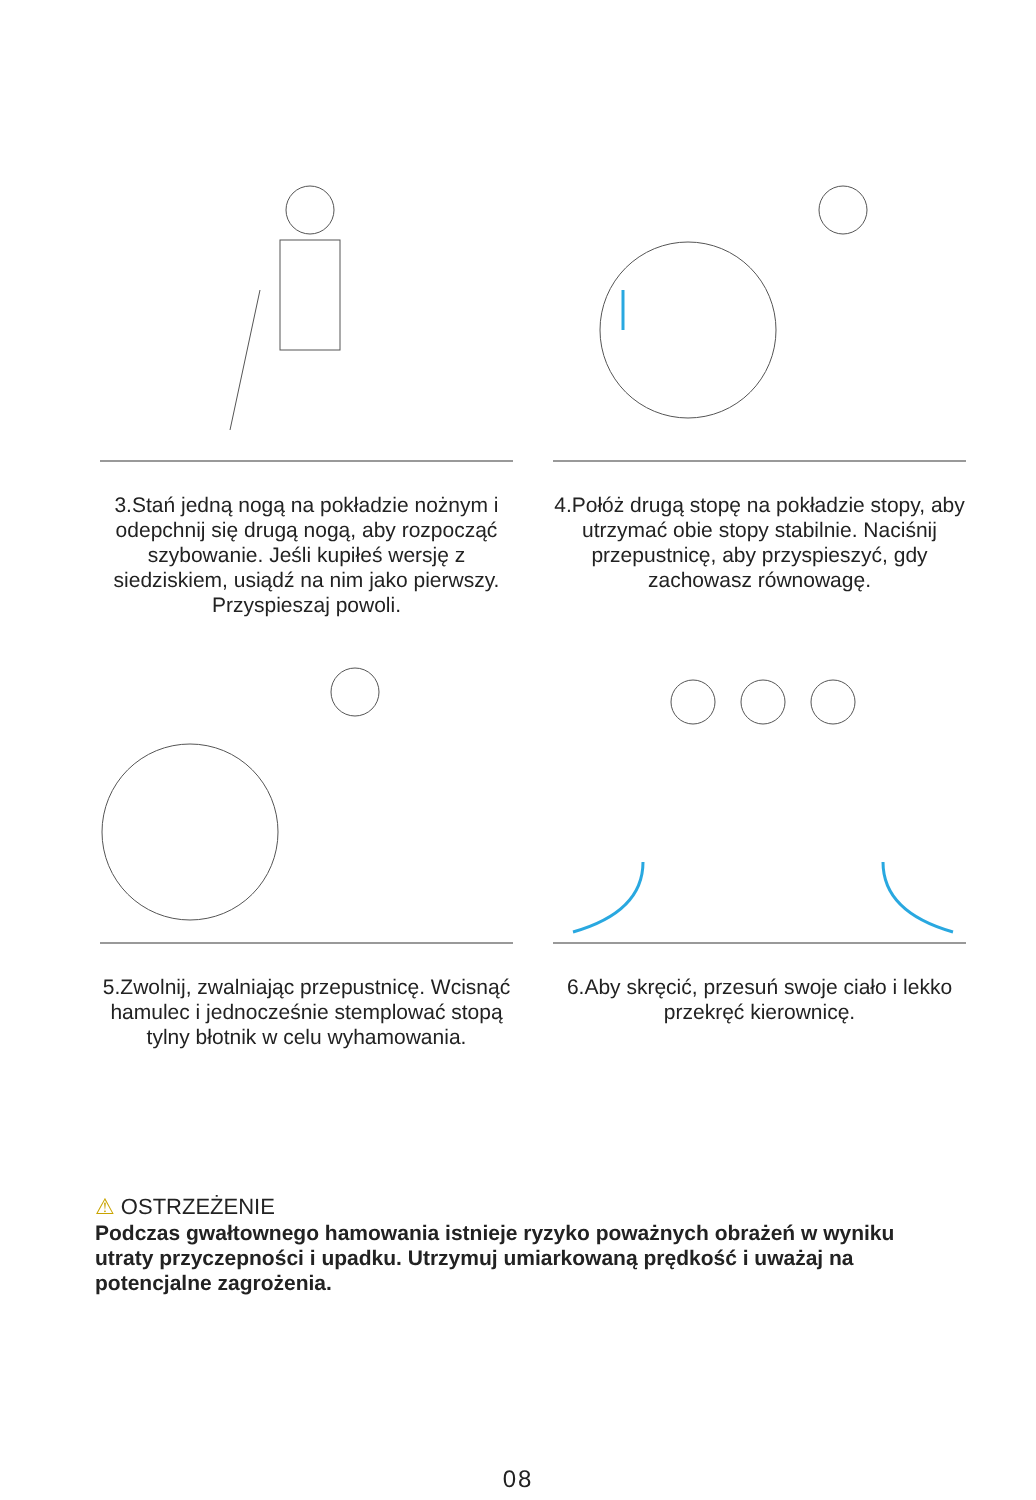3.Stań jedną nogą na pokładzie nożnym i odepchnij się drugą nogą, aby rozpocząć szybowanie. Jeśli kupiłeś wersję z siedziskiem, usiądź na nim jako pierwszy. Przyspieszaj powoli.
4.Połóż drugą stopę na pokładzie stopy, aby utrzymać obie stopy stabilnie. Naciśnij przepustnicę, aby przyspieszyć, gdy zachowasz równowagę.
5.Zwolnij, zwalniając przepustnicę. Wcisnąć hamulec i jednocześnie stemplować stopą tylny błotnik w celu wyhamowania.
6.Aby skręcić, przesuń swoje ciało i lekko przekręć kierownicę.
⚠ OSTRZEŻENIE
Podczas gwałtownego hamowania istnieje ryzyko poważnych obrażeń w wyniku utraty przyczepności i upadku. Utrzymuj umiarkowaną prędkość i uważaj na potencjalne zagrożenia.
08